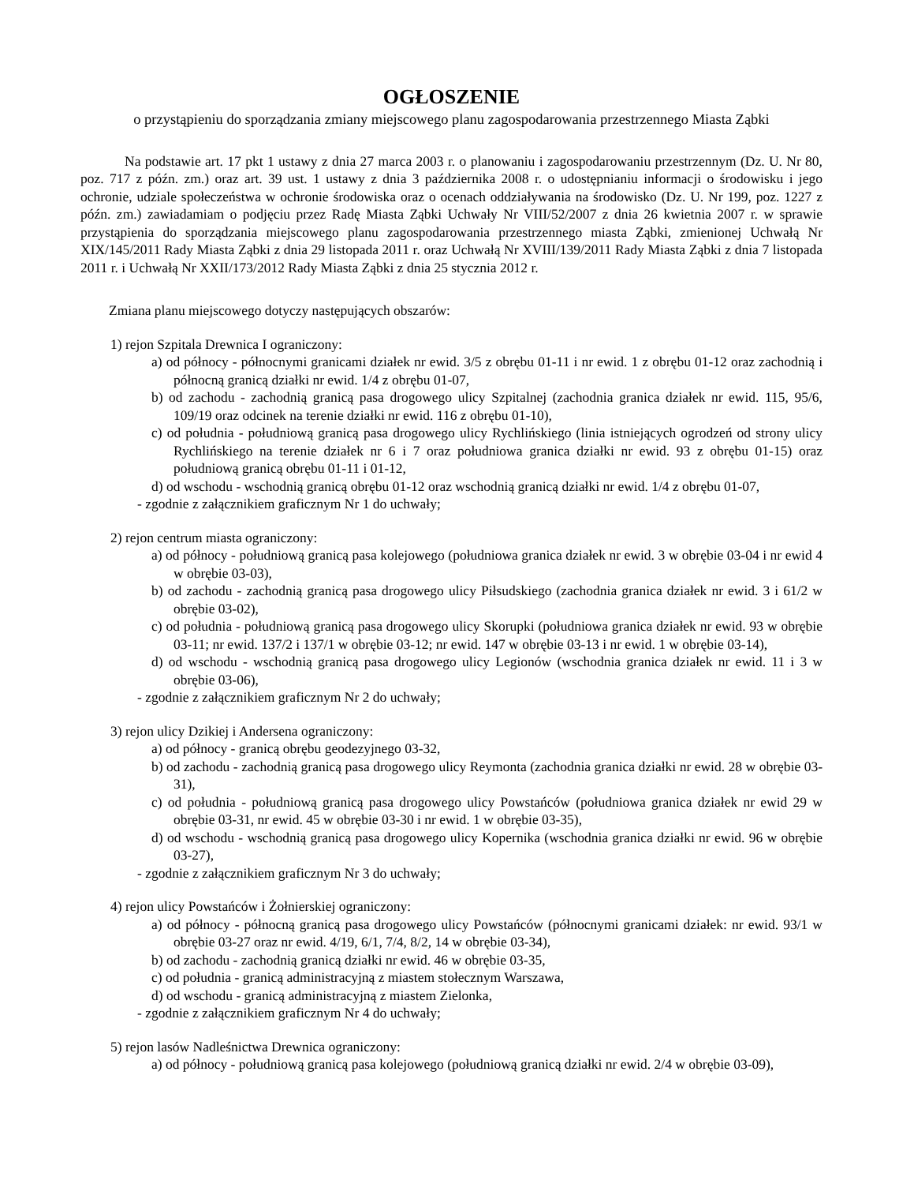OGŁOSZENIE
o przystąpieniu do sporządzania zmiany miejscowego planu zagospodarowania przestrzennego Miasta Ząbki
Na podstawie art. 17 pkt 1 ustawy z dnia 27 marca 2003 r. o planowaniu i zagospodarowaniu przestrzennym (Dz. U. Nr 80, poz. 717 z późn. zm.) oraz art. 39 ust. 1 ustawy z dnia 3 października 2008 r. o udostępnianiu informacji o środowisku i jego ochronie, udziale społeczeństwa w ochronie środowiska oraz o ocenach oddziaływania na środowisko (Dz. U. Nr 199, poz. 1227 z późn. zm.) zawiadamiam o podjęciu przez Radę Miasta Ząbki Uchwały Nr VIII/52/2007 z dnia 26 kwietnia 2007 r. w sprawie przystąpienia do sporządzania miejscowego planu zagospodarowania przestrzennego miasta Ząbki, zmienionej Uchwałą Nr XIX/145/2011 Rady Miasta Ząbki z dnia 29 listopada 2011 r. oraz Uchwałą Nr XVIII/139/2011 Rady Miasta Ząbki z dnia 7 listopada 2011 r. i Uchwałą Nr XXII/173/2012 Rady Miasta Ząbki z dnia 25 stycznia 2012 r.
Zmiana planu miejscowego dotyczy następujących obszarów:
1) rejon Szpitala Drewnica I ograniczony:
a) od północy - północnymi granicami działek nr ewid. 3/5 z obrębu 01-11 i nr ewid. 1 z obrębu 01-12 oraz zachodnią i północną granicą działki nr ewid. 1/4 z obrębu 01-07,
b) od zachodu - zachodnią granicą pasa drogowego ulicy Szpitalnej (zachodnia granica działek nr ewid. 115, 95/6, 109/19 oraz odcinek na terenie działki nr ewid. 116 z obrębu 01-10),
c) od południa - południową granicą pasa drogowego ulicy Rychlińskiego (linia istniejących ogrodzeń od strony ulicy Rychlińskiego na terenie działek nr 6 i 7 oraz południowa granica działki nr ewid. 93 z obrębu 01-15) oraz południową granicą obrębu 01-11 i 01-12,
d) od wschodu - wschodnią granicą obrębu 01-12 oraz wschodnią granicą działki nr ewid. 1/4 z obrębu 01-07,
- zgodnie z załącznikiem graficznym Nr 1 do uchwały;
2) rejon centrum miasta ograniczony:
a) od północy - południową granicą pasa kolejowego (południowa granica działek nr ewid. 3 w obrębie 03-04 i nr ewid 4 w obrębie 03-03),
b) od zachodu - zachodnią granicą pasa drogowego ulicy Piłsudskiego (zachodnia granica działek nr ewid. 3 i 61/2 w obrębie 03-02),
c) od południa - południową granicą pasa drogowego ulicy Skorupki (południowa granica działek nr ewid. 93 w obrębie 03-11; nr ewid. 137/2 i 137/1 w obrębie 03-12; nr ewid. 147 w obrębie 03-13 i nr ewid. 1 w obrębie 03-14),
d) od wschodu - wschodnią granicą pasa drogowego ulicy Legionów (wschodnia granica działek nr ewid. 11 i 3 w obrębie 03-06),
- zgodnie z załącznikiem graficznym Nr 2 do uchwały;
3) rejon ulicy Dzikiej i Andersena ograniczony:
a) od północy - granicą obrębu geodezyjnego 03-32,
b) od zachodu - zachodnią granicą pasa drogowego ulicy Reymonta (zachodnia granica działki nr ewid. 28 w obrębie 03-31),
c) od południa - południową granicą pasa drogowego ulicy Powstańców (południowa granica działek nr ewid 29 w obrębie 03-31, nr ewid. 45 w obrębie 03-30 i nr ewid. 1 w obrębie 03-35),
d) od wschodu - wschodnią granicą pasa drogowego ulicy Kopernika (wschodnia granica działki nr ewid. 96 w obrębie 03-27),
- zgodnie z załącznikiem graficznym Nr 3 do uchwały;
4) rejon ulicy Powstańców i Żołnierskiej ograniczony:
a) od północy - północną granicą pasa drogowego ulicy Powstańców (północnymi granicami działek: nr ewid. 93/1 w obrębie 03-27 oraz nr ewid. 4/19, 6/1, 7/4, 8/2, 14 w obrębie 03-34),
b) od zachodu - zachodnią granicą działki nr ewid. 46 w obrębie 03-35,
c) od południa - granicą administracyjną z miastem stołecznym Warszawa,
d) od wschodu - granicą administracyjną z miastem Zielonka,
- zgodnie z załącznikiem graficznym Nr 4 do uchwały;
5) rejon lasów Nadleśnictwa Drewnica ograniczony:
a) od północy - południową granicą pasa kolejowego (południową granicą działki nr ewid. 2/4 w obrębie 03-09),